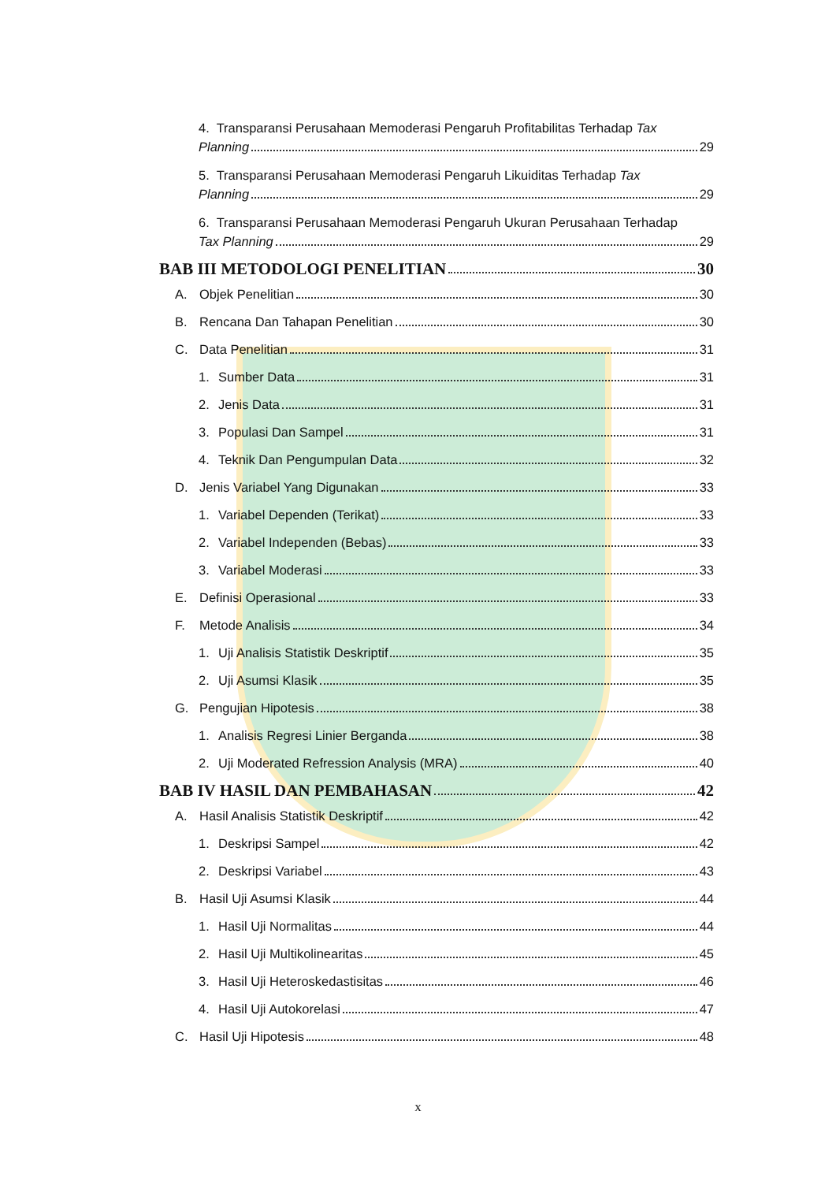4. Transparansi Perusahaan Memoderasi Pengaruh Profitabilitas Terhadap Tax
Planning 29
5. Transparansi Perusahaan Memoderasi Pengaruh Likuiditas Terhadap Tax
Planning 29
6. Transparansi Perusahaan Memoderasi Pengaruh Ukuran Perusahaan Terhadap
Tax Planning 29
BAB III METODOLOGI PENELITIAN 30
A. Objek Penelitian 30
B. Rencana Dan Tahapan Penelitian 30
C. Data Penelitian 31
1. Sumber Data 31
2. Jenis Data 31
3. Populasi Dan Sampel 31
4. Teknik Dan Pengumpulan Data 32
D. Jenis Variabel Yang Digunakan 33
1. Variabel Dependen (Terikat) 33
2. Variabel Independen (Bebas) 33
3. Variabel Moderasi 33
E. Definisi Operasional 33
F. Metode Analisis 34
1. Uji Analisis Statistik Deskriptif 35
2. Uji Asumsi Klasik 35
G. Pengujian Hipotesis 38
1. Analisis Regresi Linier Berganda 38
2. Uji Moderated Refression Analysis (MRA) 40
BAB IV HASIL DAN PEMBAHASAN 42
A. Hasil Analisis Statistik Deskriptif 42
1. Deskripsi Sampel 42
2. Deskripsi Variabel 43
B. Hasil Uji Asumsi Klasik 44
1. Hasil Uji Normalitas 44
2. Hasil Uji Multikolinearitas 45
3. Hasil Uji Heteroskedastisitas 46
4. Hasil Uji Autokorelasi 47
C. Hasil Uji Hipotesis 48
x